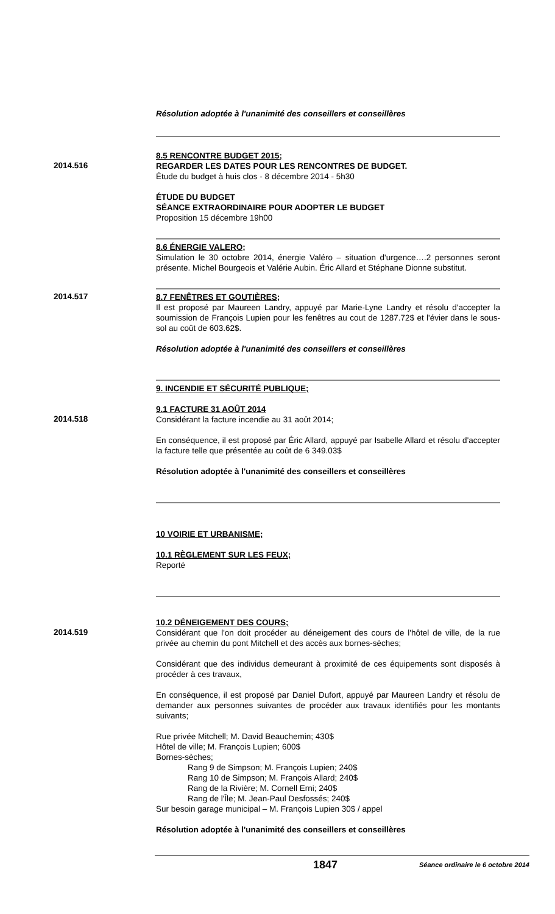Résolution adoptée à l'unanimité des conseillers et conseillères
8.5 RENCONTRE BUDGET 2015;
2014.516
REGARDER LES DATES POUR LES RENCONTRES DE BUDGET.
Étude du budget à huis clos - 8 décembre 2014 - 5h30
ÉTUDE DU BUDGET
SÉANCE EXTRAORDINAIRE POUR ADOPTER LE BUDGET
Proposition 15 décembre 19h00
8.6 ÉNERGIE VALERO;
Simulation le 30 octobre 2014, énergie Valéro – situation d'urgence….2 personnes seront présente. Michel Bourgeois et Valérie Aubin. Éric Allard et Stéphane Dionne substitut.
2014.517
8.7 FENÊTRES ET GOUTIÈRES;
Il est proposé par Maureen Landry, appuyé par Marie-Lyne Landry et résolu d'accepter la soumission de François Lupien pour les fenêtres au cout de 1287.72$ et l'évier dans le sous-sol au coût de 603.62$.
Résolution adoptée à l'unanimité des conseillers et conseillères
9. INCENDIE ET SÉCURITÉ PUBLIQUE;
9.1 FACTURE 31 AOÛT 2014
2014.518
Considérant la facture incendie au 31 août 2014;
En conséquence, il est proposé par Éric Allard, appuyé par Isabelle Allard et résolu d'accepter la facture telle que présentée au coût de 6 349.03$
Résolution adoptée à l'unanimité des conseillers et conseillères
10 VOIRIE ET URBANISME;
10.1 RÈGLEMENT SUR LES FEUX;
Reporté
10.2 DÉNEIGEMENT DES COURS;
2014.519
Considérant que l'on doit procéder au déneigement des cours de l'hôtel de ville, de la rue privée au chemin du pont Mitchell et des accès aux bornes-sèches;
Considérant que des individus demeurant à proximité de ces équipements sont disposés à procéder à ces travaux,
En conséquence, il est proposé par Daniel Dufort, appuyé par Maureen Landry et résolu de demander aux personnes suivantes de procéder aux travaux identifiés pour les montants suivants;
Rue privée Mitchell; M. David Beauchemin; 430$
Hôtel de ville; M. François Lupien; 600$
Bornes-sèches;
Rang 9 de Simpson; M. François Lupien; 240$
Rang 10 de Simpson; M. François Allard; 240$
Rang de la Rivière; M. Cornell Erni; 240$
Rang de l'Île; M. Jean-Paul Desfossés; 240$
Sur besoin garage municipal – M. François Lupien 30$ / appel
Résolution adoptée à l'unanimité des conseillers et conseillères
1847 Séance ordinaire le 6 octobre 2014